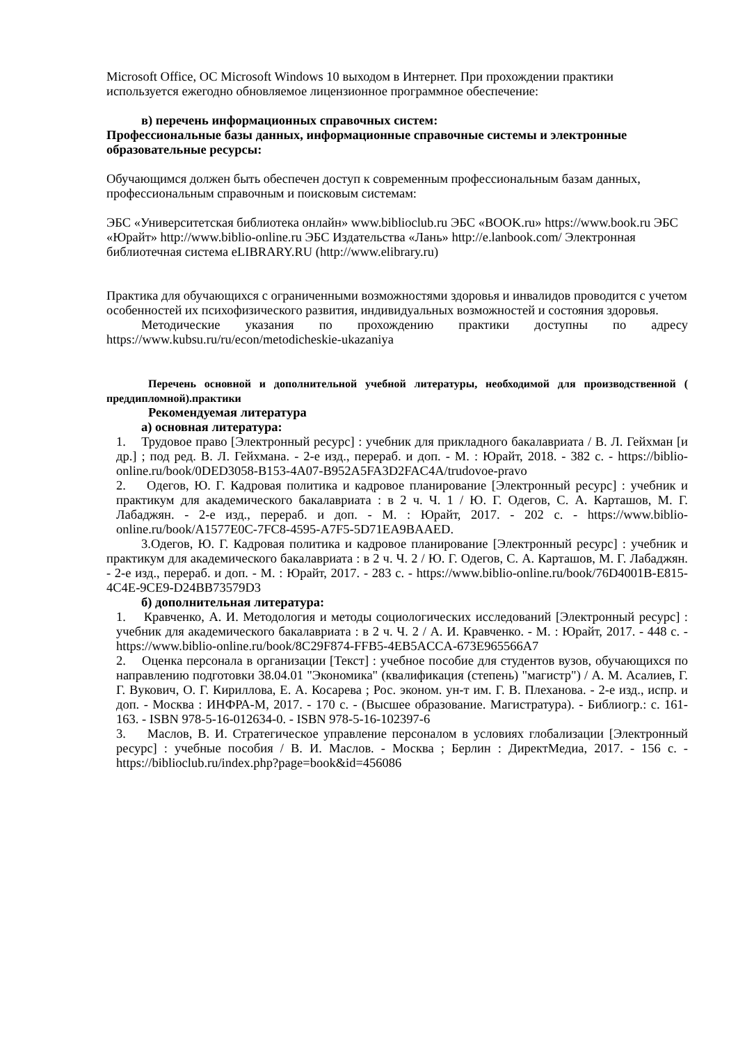Microsoft Office, ОС Microsoft Windows 10 выходом в Интернет. При прохождении практики используется ежегодно обновляемое лицензионное программное обеспечение:
в) перечень информационных справочных систем:
Профессиональные базы данных, информационные справочные системы и электронные образовательные ресурсы:
Обучающимся должен быть обеспечен доступ к современным профессиональным базам данных, профессиональным справочным и поисковым системам:
ЭБС «Университетская библиотека онлайн» www.biblioclub.ru ЭБС «BOOK.ru» https://www.book.ru ЭБС «Юрайт» http://www.biblio-online.ru ЭБС Издательства «Лань» http://e.lanbook.com/ Электронная библиотечная система eLIBRARY.RU (http://www.elibrary.ru)
Практика для обучающихся с ограниченными возможностями здоровья и инвалидов проводится с учетом особенностей их психофизического развития, индивидуальных возможностей и состояния здоровья.
Методические указания по прохождению практики доступны по адресу https://www.kubsu.ru/ru/econ/metodicheskie-ukazaniya
Перечень основной и дополнительной учебной литературы, необходимой для производственной ( преддипломной).практики
Рекомендуемая литература
а) основная литература:
1. Трудовое право [Электронный ресурс] : учебник для прикладного бакалавриата / В. Л. Гейхман [и др.] ; под ред. В. Л. Гейхмана. - 2-е изд., перераб. и доп. - М. : Юрайт, 2018. - 382 с. - https://biblio-online.ru/book/0DED3058-B153-4A07-B952A5FA3D2FAC4A/trudovoe-pravo
2. Одегов, Ю. Г. Кадровая политика и кадровое планирование [Электронный ресурс] : учебник и практикум для академического бакалавриата : в 2 ч. Ч. 1 / Ю. Г. Одегов, С. А. Карташов, М. Г. Лабаджян. - 2-е изд., перераб. и доп. - М. : Юрайт, 2017. - 202 с. - https://www.biblio-online.ru/book/A1577E0C-7FC8-4595-A7F5-5D71EA9BAAED.
3.Одегов, Ю. Г. Кадровая политика и кадровое планирование [Электронный ресурс] : учебник и практикум для академического бакалавриата : в 2 ч. Ч. 2 / Ю. Г. Одегов, С. А. Карташов, М. Г. Лабаджян. - 2-е изд., перераб. и доп. - М. : Юрайт, 2017. - 283 с. - https://www.biblio-online.ru/book/76D4001B-E815-4C4E-9CE9-D24BB73579D3
б) дополнительная литература:
1. Кравченко, А. И. Методология и методы социологических исследований [Электронный ресурс] : учебник для академического бакалавриата : в 2 ч. Ч. 2 / А. И. Кравченко. - М. : Юрайт, 2017. - 448 с. - https://www.biblio-online.ru/book/8C29F874-FFB5-4EB5ACCA-673E965566A7
2. Оценка персонала в организации [Текст] : учебное пособие для студентов вузов, обучающихся по направлению подготовки 38.04.01 "Экономика" (квалификация (степень) "магистр") / А. М. Асалиев, Г. Г. Вукович, О. Г. Кириллова, Е. А. Косарева ; Рос. эконом. ун-т им. Г. В. Плеханова. - 2-е изд., испр. и доп. - Москва : ИНФРА-М, 2017. - 170 с. - (Высшее образование. Магистратура). - Библиогр.: с. 161-163. - ISBN 978-5-16-012634-0. - ISBN 978-5-16-102397-6
3. Маслов, В. И. Стратегическое управление персоналом в условиях глобализации [Электронный ресурс] : учебные пособия / В. И. Маслов. - Москва ; Берлин : ДиректМедиа, 2017. - 156 с. - https://biblioclub.ru/index.php?page=book&id=456086